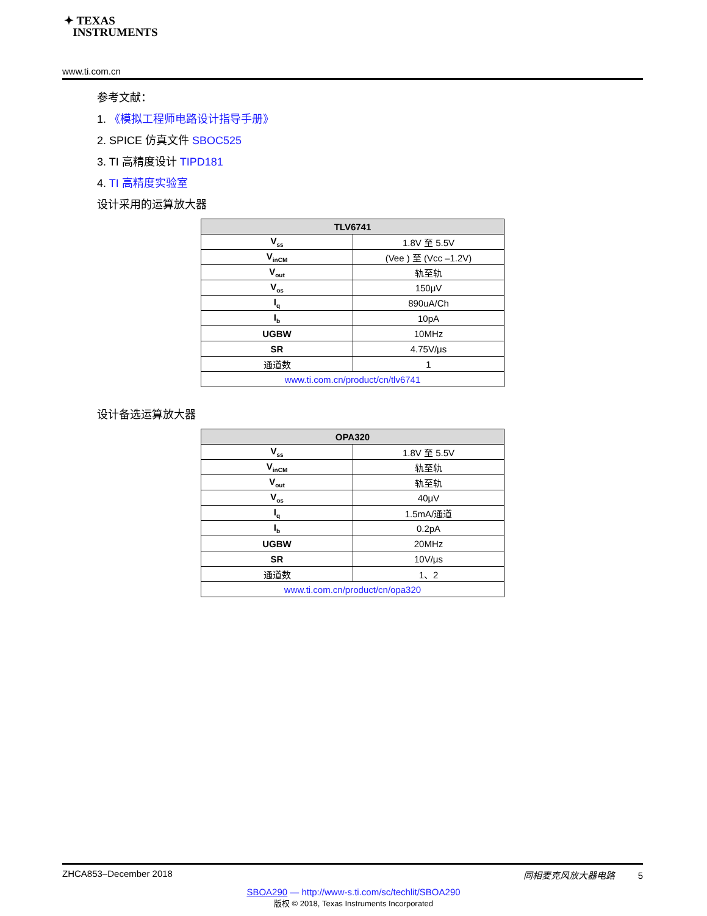✦ TEXAS
INSTRUMENTS
www.ti.com.cn
参考文献：
1. 《模拟工程师电路设计指导手册》
2. SPICE 仿真文件 SBOC525
3. TI 高精度设计 TIPD181
4. TI 高精度实验室
设计采用的运算放大器
| TLV6741 | |
| --- | --- |
| V<sub>ss</sub> | 1.8V 至 5.5V |
| V<sub>inCM</sub> | (Vee ) 至 (Vcc –1.2V) |
| V<sub>out</sub> | 轨至轨 |
| V<sub>os</sub> | 150μV |
| I<sub>q</sub> | 890uA/Ch |
| I<sub>b</sub> | 10pA |
| UGBW | 10MHz |
| SR | 4.75V/μs |
| 通道数 | 1 |
| www.ti.com.cn/product/cn/tlv6741 | |
设计备选运算放大器
| OPA320 | |
| --- | --- |
| V<sub>ss</sub> | 1.8V 至 5.5V |
| V<sub>inCM</sub> | 轨至轨 |
| V<sub>out</sub> | 轨至轨 |
| V<sub>os</sub> | 40μV |
| I<sub>q</sub> | 1.5mA/通道 |
| I<sub>b</sub> | 0.2pA |
| UGBW | 20MHz |
| SR | 10V/μs |
| 通道数 | 1、2 |
| www.ti.com.cn/product/cn/opa320 | |
ZHCA853–December 2018 同相麦克风放大器电路 5
SBOA290 — http://www-s.ti.com/sc/techlit/SBOA290
版权 © 2018, Texas Instruments Incorporated